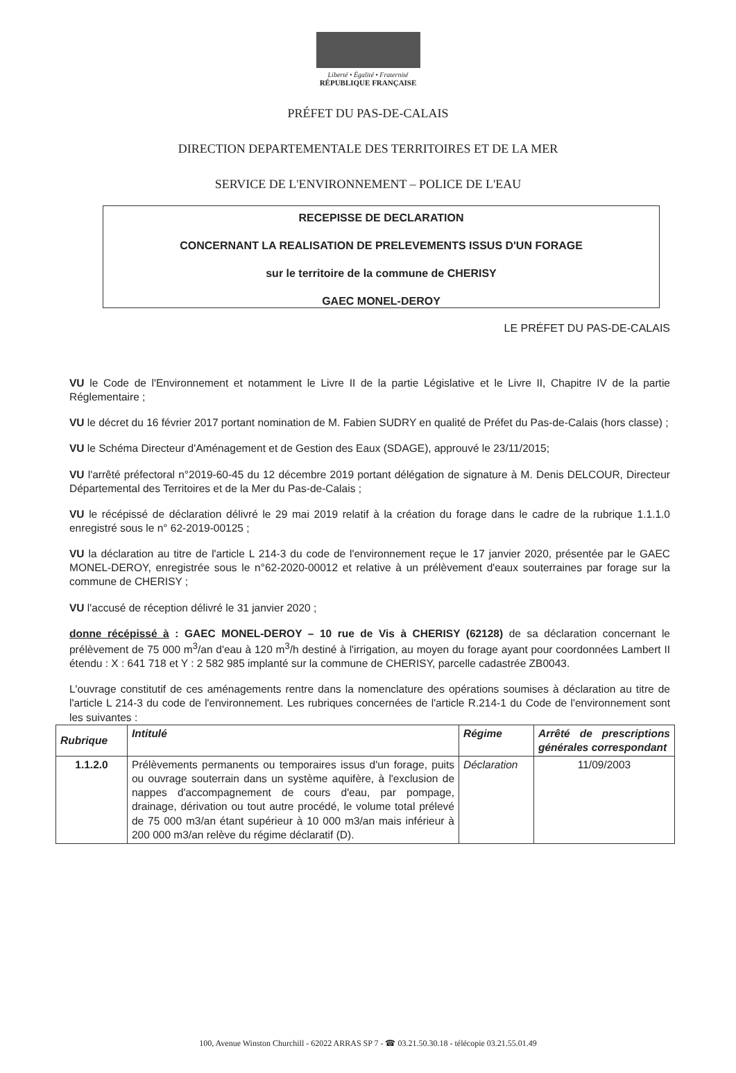Liberté • Égalité • Fraternité
RÉPUBLIQUE FRANÇAISE
PRÉFET DU PAS-DE-CALAIS
DIRECTION DEPARTEMENTALE DES TERRITOIRES ET DE LA MER
SERVICE DE L'ENVIRONNEMENT – POLICE DE L'EAU
RECEPISSE DE DECLARATION
CONCERNANT LA REALISATION DE PRELEVEMENTS ISSUS D'UN FORAGE
sur le territoire de la commune de CHERISY
GAEC MONEL-DEROY
LE PRÉFET DU PAS-DE-CALAIS
VU le Code de l'Environnement et notamment le Livre II de la partie Législative et le Livre II, Chapitre IV de la partie Réglementaire ;
VU le décret du 16 février 2017 portant nomination de M. Fabien SUDRY en qualité de Préfet du Pas-de-Calais (hors classe) ;
VU le Schéma Directeur d'Aménagement et de Gestion des Eaux (SDAGE), approuvé le 23/11/2015;
VU l'arrêté préfectoral n°2019-60-45 du 12 décembre 2019 portant délégation de signature à M. Denis DELCOUR, Directeur Départemental des Territoires et de la Mer du Pas-de-Calais ;
VU le récépissé de déclaration délivré le 29 mai 2019 relatif à la création du forage dans le cadre de la rubrique 1.1.1.0 enregistré sous le n° 62-2019-00125 ;
VU la déclaration au titre de l'article L 214-3 du code de l'environnement reçue le 17 janvier 2020, présentée par le GAEC MONEL-DEROY, enregistrée sous le n°62-2020-00012 et relative à un prélèvement d'eaux souterraines par forage sur la commune de CHERISY ;
VU l'accusé de réception délivré le 31 janvier 2020 ;
donne récépissé à : GAEC MONEL-DEROY – 10 rue de Vis à CHERISY (62128) de sa déclaration concernant le prélèvement de 75 000 m<sup>3</sup>/an d'eau à 120 m<sup>3</sup>/h destiné à l'irrigation, au moyen du forage ayant pour coordonnées Lambert II étendu : X : 641 718 et Y : 2 582 985 implanté sur la commune de CHERISY, parcelle cadastrée ZB0043.
L'ouvrage constitutif de ces aménagements rentre dans la nomenclature des opérations soumises à déclaration au titre de l'article L 214-3 du code de l'environnement. Les rubriques concernées de l'article R.214-1 du Code de l'environnement sont les suivantes :
| Rubrique | Intitulé | Régime | Arrêté de prescriptions générales correspondant |
| --- | --- | --- | --- |
| 1.1.2.0 | Prélèvements permanents ou temporaires issus d'un forage, puits ou ouvrage souterrain dans un système aquifère, à l'exclusion de nappes d'accompagnement de cours d'eau, par pompage, drainage, dérivation ou tout autre procédé, le volume total prélevé de 75 000 m3/an étant supérieur à 10 000 m3/an mais inférieur à 200 000 m3/an relève du régime déclaratif (D). | Déclaration | 11/09/2003 |
100, Avenue Winston Churchill - 62022 ARRAS SP 7 - ☎ 03.21.50.30.18 - télécopie 03.21.55.01.49